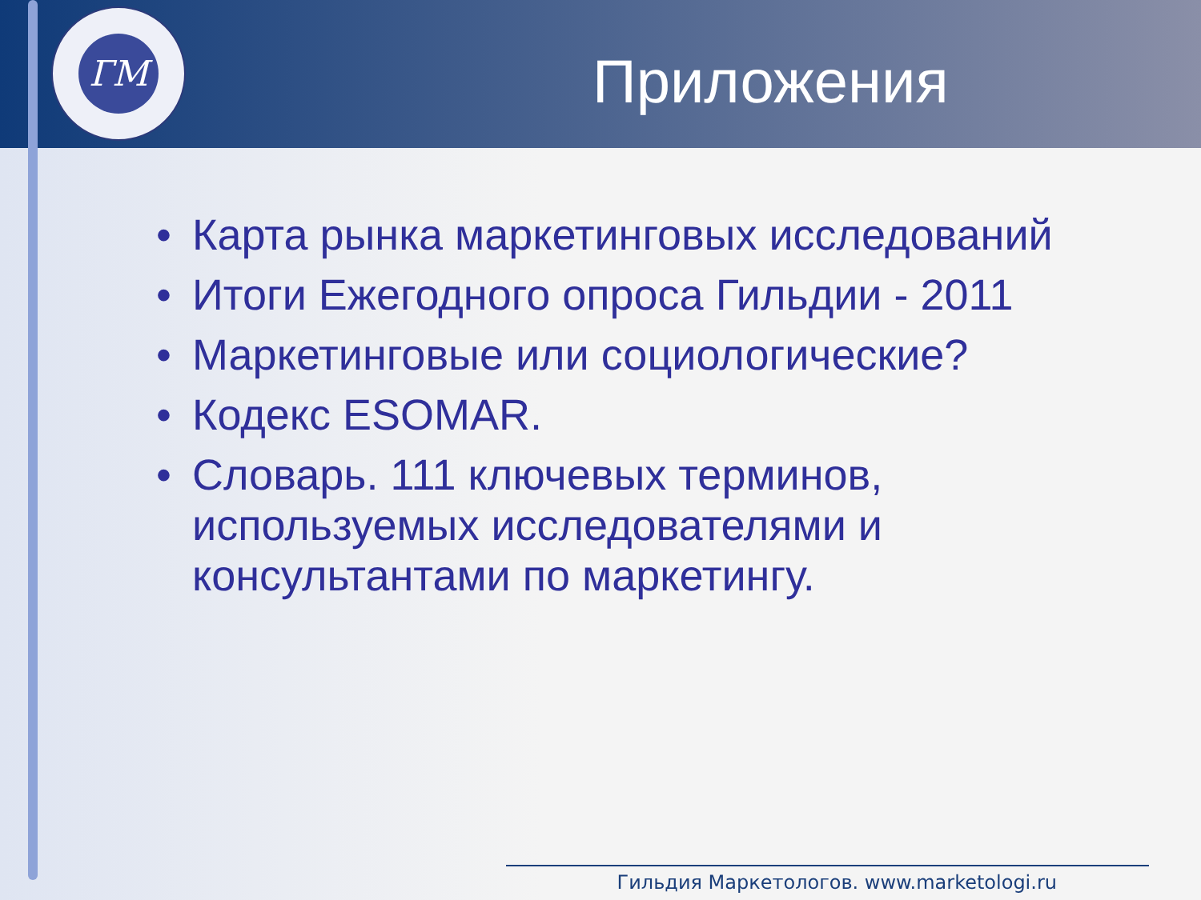ГМ
Приложения
• Карта рынка маркетинговых исследований
• Итоги Ежегодного опроса Гильдии - 2011
• Маркетинговые или социологические?
• Кодекс ESOMAR.
• Словарь. 111 ключевых терминов, используемых исследователями и консультантами по маркетингу.
Гильдия Маркетологов. www.marketologi.ru